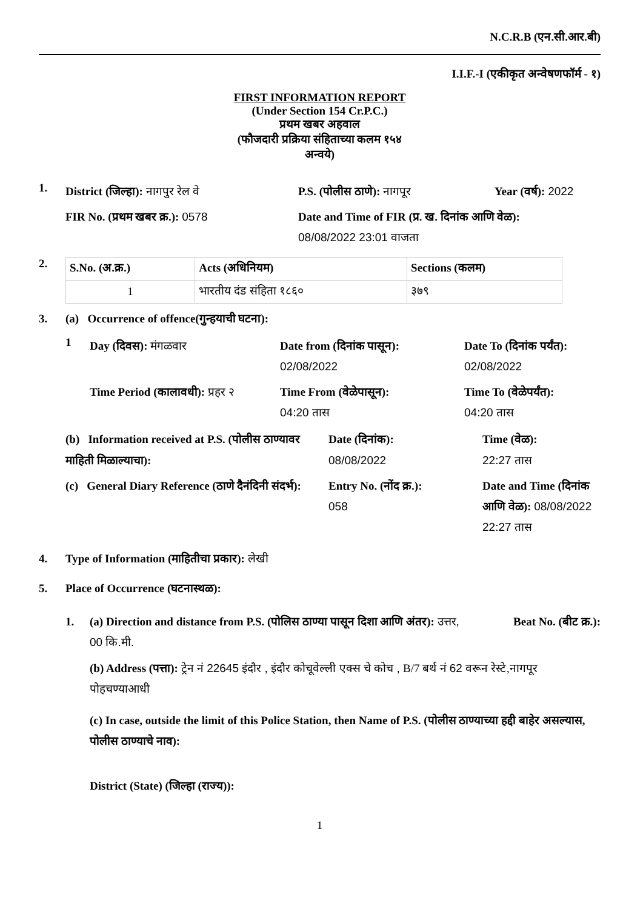N.C.R.B (एन.सी.आर.बी)
I.I.F.-I (एकीकृत अन्वेषणफॉर्म - १)
FIRST INFORMATION REPORT
(Under Section 154 Cr.P.C.)
प्रथम खबर अहवाल
(फौजदारी प्रक्रिया संहिताच्या कलम १५४
अन्वये)
1.
District (जिल्हा): नागपुर रेल वे
P.S. (पोलीस ठाणे): नागपूर
Year (वर्ष): 2022
FIR No. (प्रथम खबर क्र.): 0578
Date and Time of FIR (प्र. ख. दिनांक आणि वेळ):
08/08/2022 23:01 वाजता
2.
| S.No. (अ.क्र.) | Acts (अधिनियम) | Sections (कलम) |
| --- | --- | --- |
| 1 | भारतीय दंड संहिता १८६० | ३७९ |
3. (a) Occurrence of offence(गुन्हयाची घटना):
1
Day (दिवस): मंगळवार
Date from (दिनांक पासून):
02/08/2022
Date To (दिनांक पर्यंत):
02/08/2022
Time Period (कालावधी): प्रहर २
Time From (वेळेपासून):
04:20 तास
Time To (वेळेपर्यंत):
04:20 तास
(b) Information received at P.S. (पोलीस ठाण्यावर माहिती मिळाल्याचा):
Date (दिनांक):
08/08/2022
Time (वेळ):
22:27 तास
(c) General Diary Reference (ठाणे दैनंदिनी संदर्भ):
Entry No. (नोंद क्र.):
058
Date and Time (दिनांक आणि वेळ): 08/08/2022 22:27 तास
4. Type of Information (माहितीचा प्रकार): लेखी
5. Place of Occurrence (घटनास्थळ):
1. (a) Direction and distance from P.S. (पोलिस ठाण्या पासून दिशा आणि अंतर): उत्तर, 00 कि.मी.
Beat No. (बीट क्र.):
(b) Address (पत्ता): ट्रेन नं 22645 इंदौर , इंदौर कोचूवेल्ली एक्स चे कोच , B/7 बर्थ नं 62 वरून रेस्टे,नागपूर पोहचण्याआधी
(c) In case, outside the limit of this Police Station, then Name of P.S. (पोलीस ठाण्याच्या हद्दी बाहेर असल्यास, पोलीस ठाण्याचे नाव):
District (State) (जिल्हा (राज्य)):
1